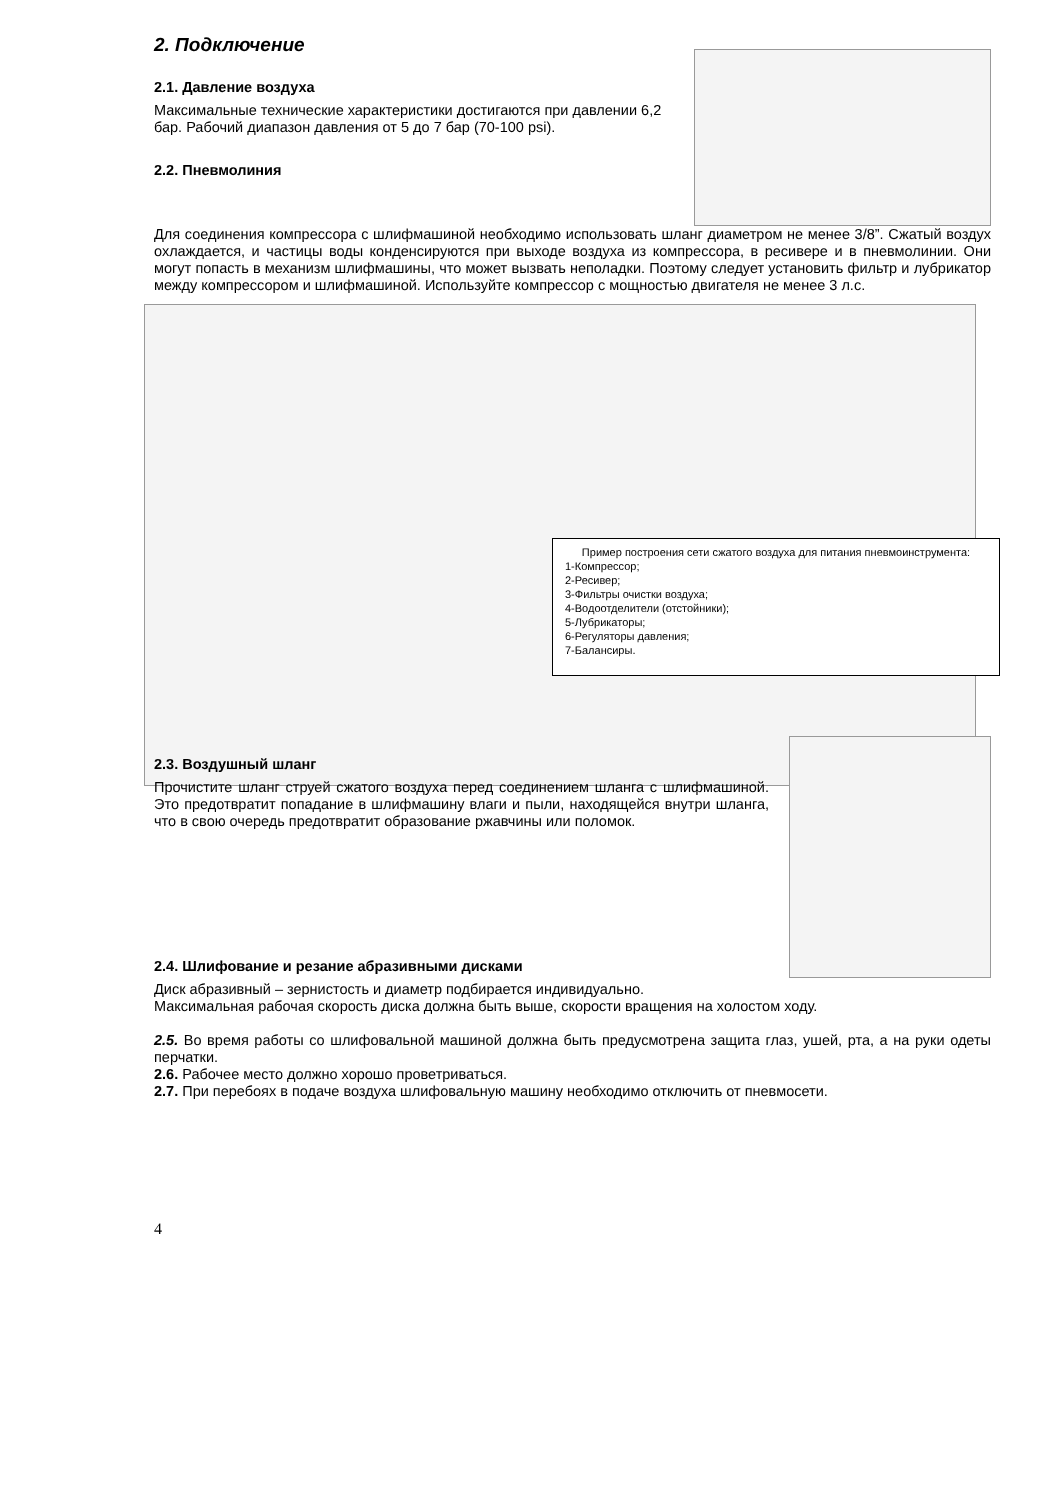2. Подключение
2.1. Давление воздуха
Максимальные технические характеристики достигаются при давлении 6,2 бар. Рабочий диапазон давления от 5 до 7 бар (70-100 psi).
2.2. Пневмолиния
Для соединения компрессора с шлифмашиной необходимо использовать шланг диаметром не менее 3/8”. Сжатый воздух охлаждается, и частицы воды конденсируются при выходе воздуха из компрессора, в ресивере и в пневмолинии. Они могут попасть в механизм шлифмашины, что может вызвать неполадки. Поэтому следует установить фильтр и лубрикатор между компрессором и шлифмашиной. Используйте компрессор с мощностью двигателя не менее 3 л.с.
Пример построения сети сжатого воздуха для питания пневмоинструмента:
1-Компрессор;
2-Ресивер;
3-Фильтры очистки воздуха;
4-Водоотделители (отстойники);
5-Лубрикаторы;
6-Регуляторы давления;
7-Балансиры.
2.3. Воздушный шланг
Прочистите шланг струей сжатого воздуха перед соединением шланга с шлифмашиной. Это предотвратит попадание в шлифмашину влаги и пыли, находящейся внутри шланга, что в свою очередь предотвратит образование ржавчины или поломок.
2.4. Шлифование и резание абразивными дисками
Диск абразивный – зернистость и диаметр подбирается индивидуально.
Максимальная рабочая скорость диска должна быть выше, скорости вращения на холостом ходу.
2.5. Во время работы со шлифовальной машиной должна быть предусмотрена защита глаз, ушей, рта, а на руки одеты перчатки.
2.6. Рабочее место должно хорошо проветриваться.
2.7. При перебоях в подаче воздуха шлифовальную машину необходимо отключить от пневмосети.
4